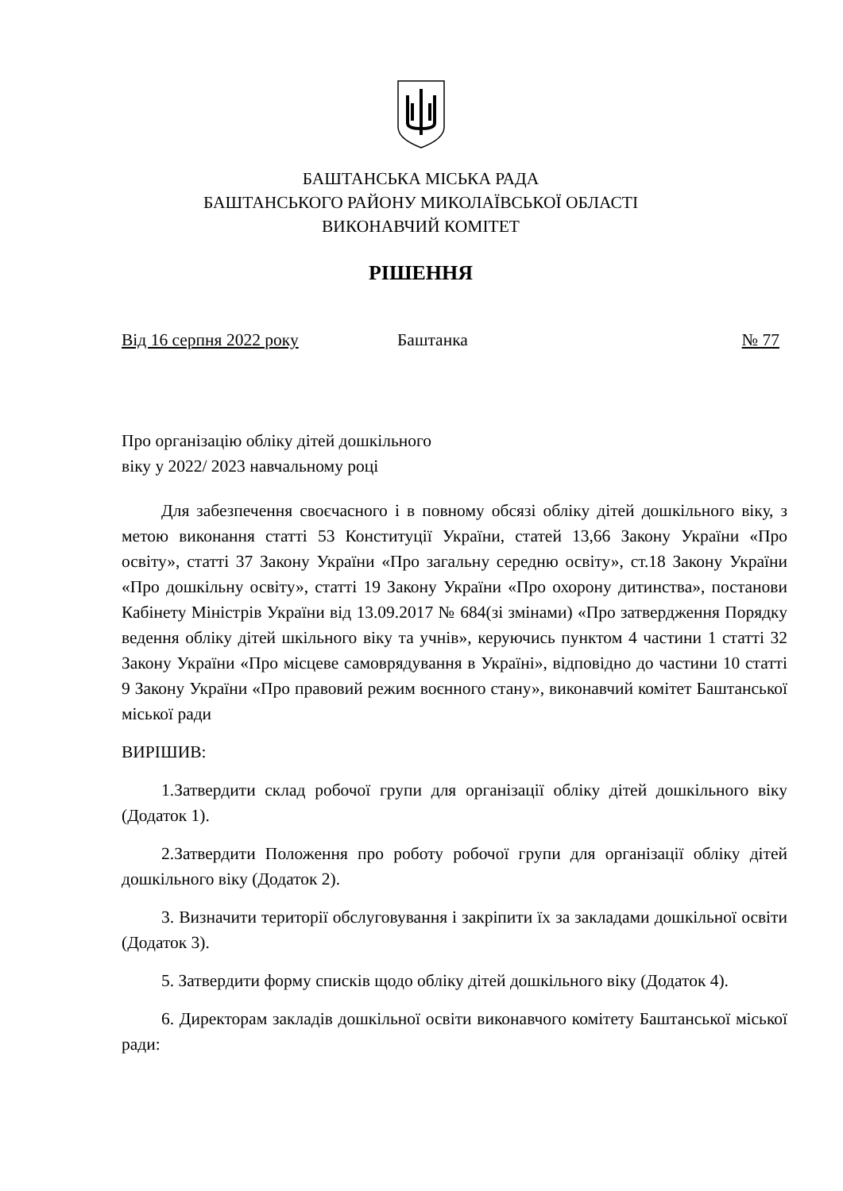БАШТАНСЬКА МІСЬКА РАДА
БАШТАНСЬКОГО РАЙОНУ МИКОЛАЇВСЬКОЇ ОБЛАСТІ
ВИКОНАВЧИЙ КОМІТЕТ
РІШЕННЯ
Від 16 серпня 2022 року Баштанка № 77
Про організацію обліку дітей дошкільного
віку у 2022/ 2023 навчальному році
Для забезпечення своєчасного і в повному обсязі обліку дітей дошкільного віку, з метою виконання статті 53 Конституції України, статей 13,66 Закону України «Про освіту», статті 37 Закону України «Про загальну середню освіту», ст.18 Закону України «Про дошкільну освіту», статті 19 Закону України «Про охорону дитинства», постанови Кабінету Міністрів України від 13.09.2017 № 684(зі змінами) «Про затвердження Порядку ведення обліку дітей шкільного віку та учнів», керуючись пунктом 4 частини 1 статті 32 Закону України «Про місцеве самоврядування в Україні», відповідно до частини 10 статті 9 Закону України «Про правовий режим воєнного стану», виконавчий комітет Баштанської міської ради
ВИРІШИВ:
1.Затвердити склад робочої групи для організації обліку дітей дошкільного віку (Додаток 1).
2.Затвердити Положення про роботу робочої групи для організації обліку дітей дошкільного віку (Додаток 2).
3. Визначити території обслуговування і закріпити їх за закладами дошкільної освіти (Додаток 3).
5. Затвердити форму списків щодо обліку дітей дошкільного віку (Додаток 4).
6. Директорам закладів дошкільної освіти виконавчого комітету Баштанської міської ради: